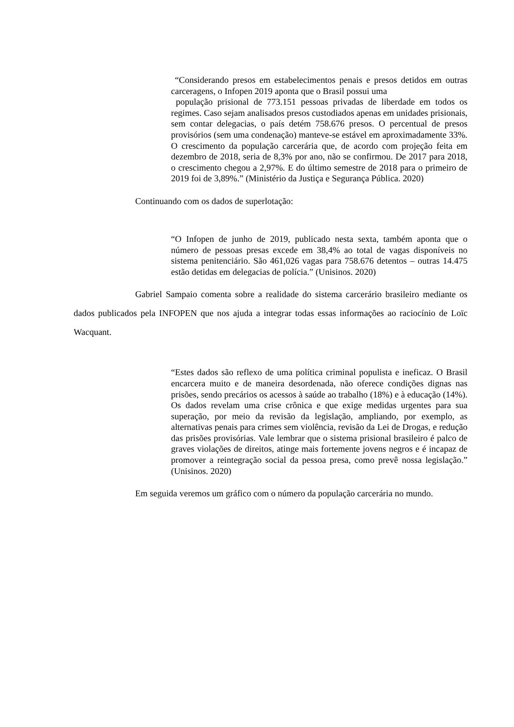“Considerando presos em estabelecimentos penais e presos detidos em outras carceragens, o Infopen 2019 aponta que o Brasil possui uma
população prisional de 773.151 pessoas privadas de liberdade em todos os regimes. Caso sejam analisados presos custodiados apenas em unidades prisionais, sem contar delegacias, o país detém 758.676 presos. O percentual de presos provisórios (sem uma condenação) manteve-se estável em aproximadamente 33%. O crescimento da população carcerária que, de acordo com projeção feita em dezembro de 2018, seria de 8,3% por ano, não se confirmou. De 2017 para 2018, o crescimento chegou a 2,97%. E do último semestre de 2018 para o primeiro de 2019 foi de 3,89%.” (Ministério da Justiça e Segurança Pública. 2020)
Continuando com os dados de superlotação:
“O Infopen de junho de 2019, publicado nesta sexta, também aponta que o número de pessoas presas excede em 38,4% ao total de vagas disponíveis no sistema penitenciário. São 461,026 vagas para 758.676 detentos – outras 14.475 estão detidas em delegacias de polícia.” (Unisinos. 2020)
Gabriel Sampaio comenta sobre a realidade do sistema carcerário brasileiro mediante os dados publicados pela INFOPEN que nos ajuda a integrar todas essas informações ao raciocínio de Loïc Wacquant.
“Estes dados são reflexo de uma política criminal populista e ineficaz. O Brasil encarcera muito e de maneira desordenada, não oferece condições dignas nas prisões, sendo precários os acessos à saúde ao trabalho (18%) e à educação (14%). Os dados revelam uma crise crônica e que exige medidas urgentes para sua superação, por meio da revisão da legislação, ampliando, por exemplo, as alternativas penais para crimes sem violência, revisão da Lei de Drogas, e redução das prisões provisórias. Vale lembrar que o sistema prisional brasileiro é palco de graves violações de direitos, atinge mais fortemente jovens negros e é incapaz de promover a reintegração social da pessoa presa, como prevê nossa legislação.” (Unisinos. 2020)
Em seguida veremos um gráfico com o número da população carcerária no mundo.